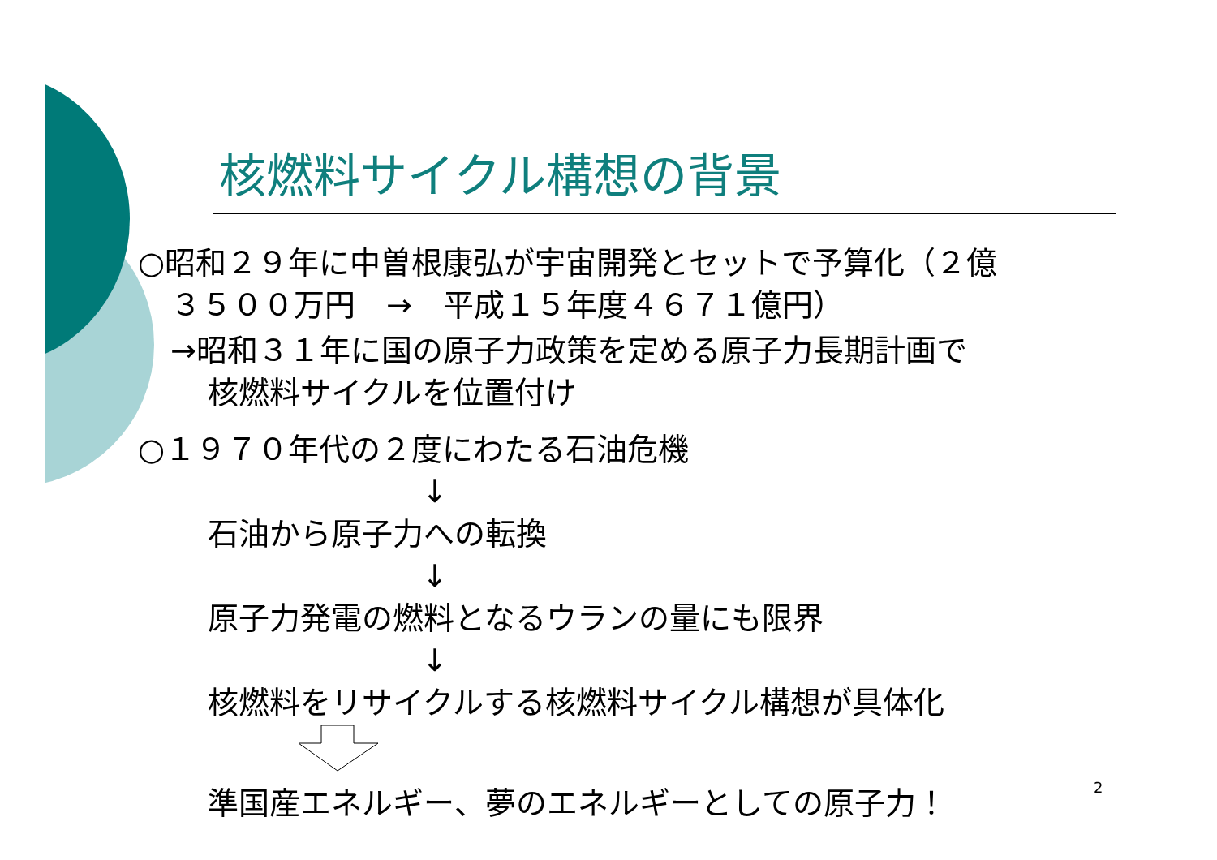核燃料サイクル構想の背景
○昭和２９年に中曽根康弘が宇宙開発とセットで予算化（２億
３５００万円　→　平成１５年度４６７１億円）
→昭和３１年に国の原子力政策を定める原子力長期計画で
核燃料サイクルを位置付け
○１９７０年代の２度にわたる石油危機
↓
石油から原子力への転換
↓
原子力発電の燃料となるウランの量にも限界
↓
核燃料をリサイクルする核燃料サイクル構想が具体化
準国産エネルギー、夢のエネルギーとしての原子力！
2